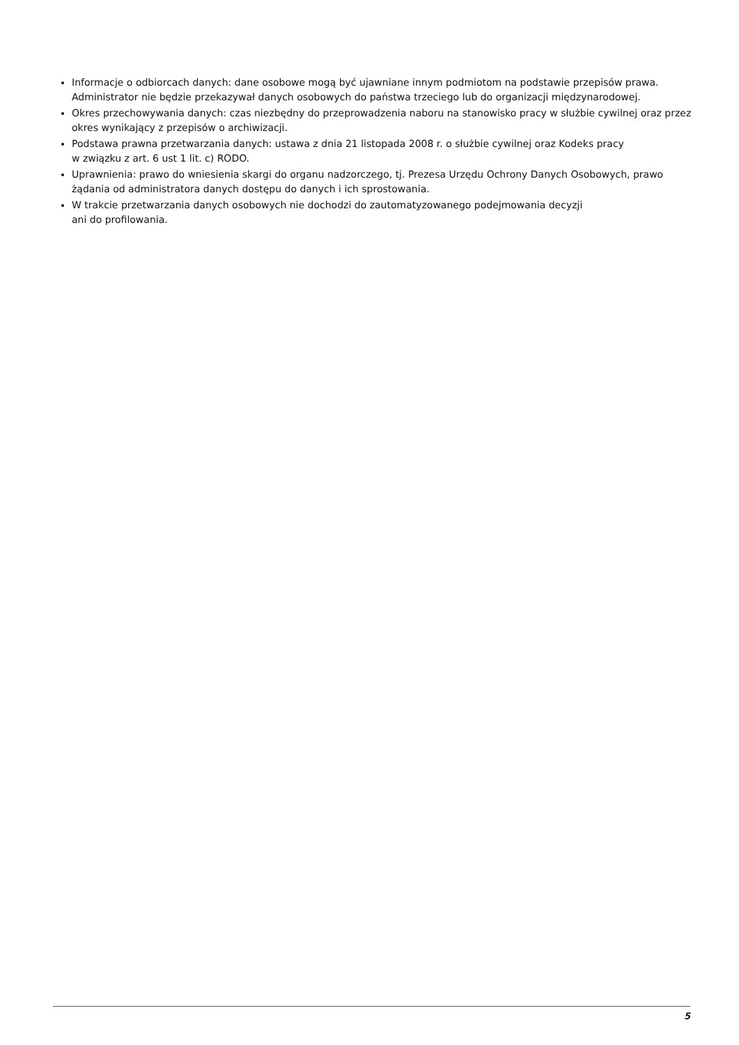Informacje o odbiorcach danych: dane osobowe mogą być ujawniane innym podmiotom na podstawie przepisów prawa. Administrator nie będzie przekazywał danych osobowych do państwa trzeciego lub do organizacji międzynarodowej.
Okres przechowywania danych: czas niezbędny do przeprowadzenia naboru na stanowisko pracy w służbie cywilnej oraz przez okres wynikający z przepisów o archiwizacji.
Podstawa prawna przetwarzania danych: ustawa z dnia 21 listopada 2008 r. o służbie cywilnej oraz Kodeks pracy
w związku z art. 6 ust 1 lit. c) RODO.
Uprawnienia: prawo do wniesienia skargi do organu nadzorczego, tj. Prezesa Urzędu Ochrony Danych Osobowych, prawo żądania od administratora danych dostępu do danych i ich sprostowania.
W trakcie przetwarzania danych osobowych nie dochodzi do zautomatyzowanego podejmowania decyzji
ani do profilowania.
5